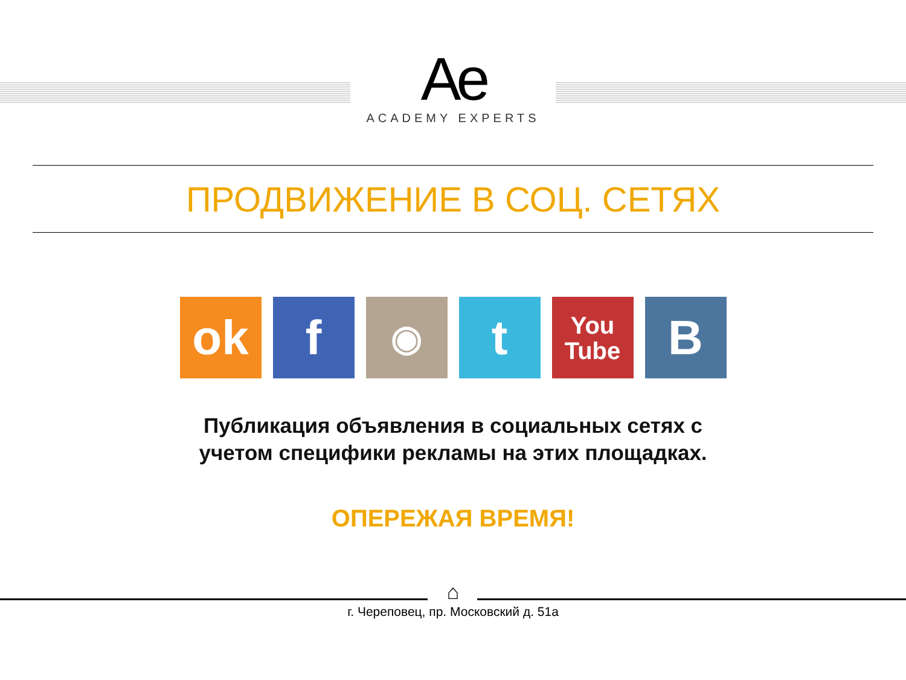Ae
ACADEMY EXPERTS
ПРОДВИЖЕНИЕ В СОЦ. СЕТЯХ
ok f
◉
t
You
Tube
В
Публикация объявления в социальных сетях с учетом специфики рекламы на этих площадках.
ОПЕРЕЖАЯ ВРЕМЯ!
⌂
г. Череповец, пр. Московский д. 51а